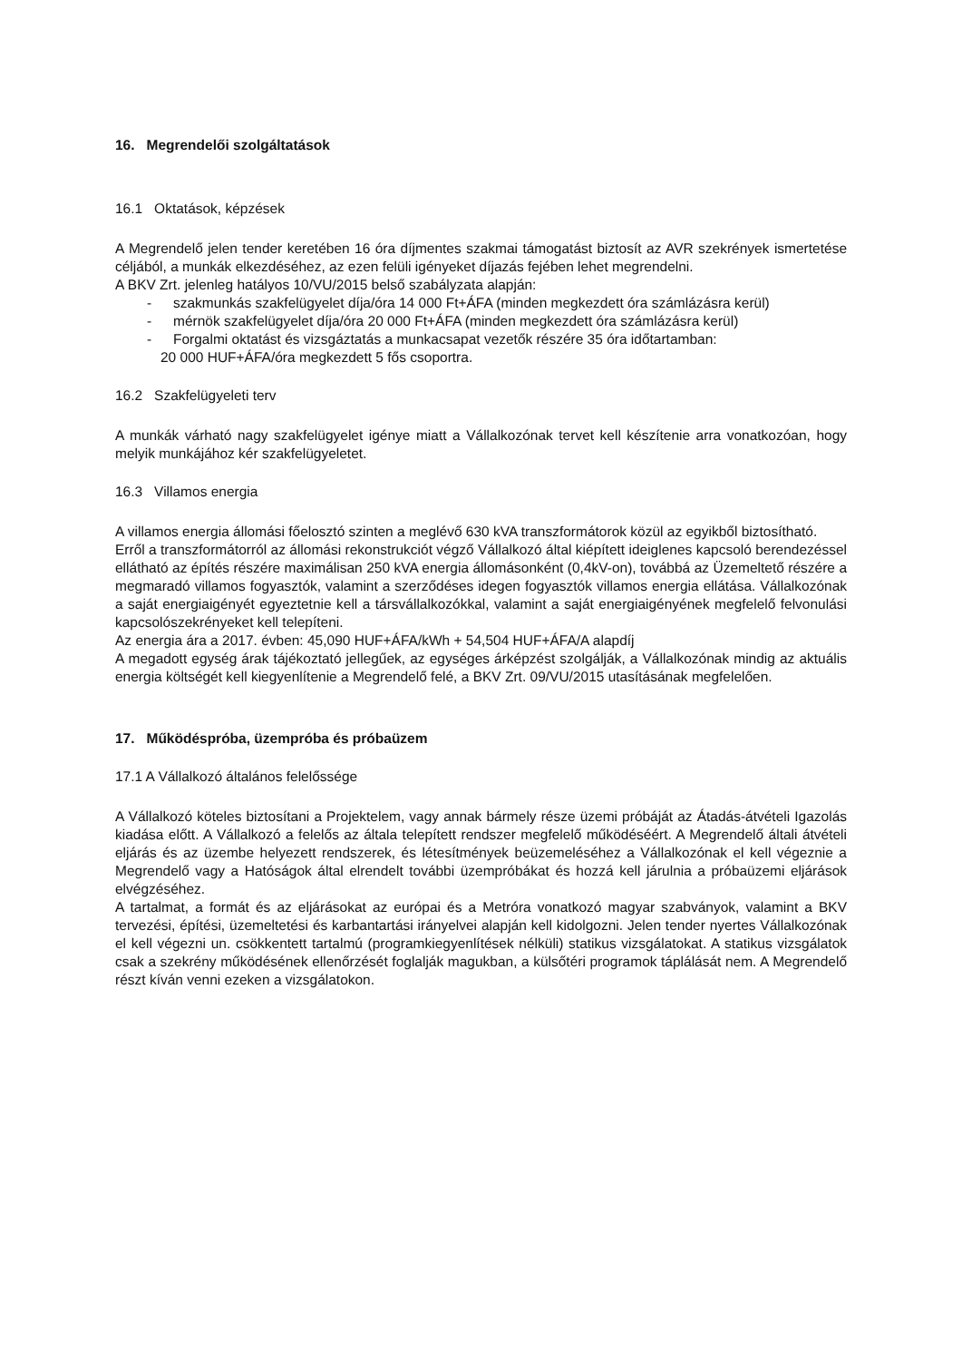16. Megrendelői szolgáltatások
16.1 Oktatások, képzések
A Megrendelő jelen tender keretében 16 óra díjmentes szakmai támogatást biztosít az AVR szekrények ismertetése céljából, a munkák elkezdéséhez, az ezen felüli igényeket díjazás fejében lehet megrendelni.
A BKV Zrt. jelenleg hatályos 10/VU/2015 belső szabályzata alapján:
- szakmunkás szakfelügyelet díja/óra 14 000 Ft+ÁFA (minden megkezdett óra számlázásra kerül)
- mérnök szakfelügyelet díja/óra 20 000 Ft+ÁFA (minden megkezdett óra számlázásra kerül)
- Forgalmi oktatást és vizsgáztatás a munkacsapat vezetők részére 35 óra időtartamban:
20 000 HUF+ÁFA/óra megkezdett 5 fős csoportra.
16.2 Szakfelügyeleti terv
A munkák várható nagy szakfelügyelet igénye miatt a Vállalkozónak tervet kell készítenie arra vonatkozóan, hogy melyik munkájához kér szakfelügyeletet.
16.3 Villamos energia
A villamos energia állomási főelosztó szinten a meglévő 630 kVA transzformátorok közül az egyikből biztosítható.
Erről a transzformátorról az állomási rekonstrukciót végző Vállalkozó által kiépített ideiglenes kapcsoló berendezéssel ellátható az építés részére maximálisan 250 kVA energia állomásonként (0,4kV-on), továbbá az Üzemeltető részére a megmaradó villamos fogyasztók, valamint a szerződéses idegen fogyasztók villamos energia ellátása. Vállalkozónak a saját energiaigényét egyeztetnie kell a társvállalkozókkal, valamint a saját energiaigényének megfelelő felvonulási kapcsolószekrényeket kell telepíteni.
Az energia ára a 2017. évben: 45,090 HUF+ÁFA/kWh + 54,504 HUF+ÁFA/A alapdíj
A megadott egység árak tájékoztató jellegűek, az egységes árképzést szolgálják, a Vállalkozónak mindig az aktuális energia költségét kell kiegyenlítenie a Megrendelő felé, a BKV Zrt. 09/VU/2015 utasításának megfelelően.
17. Működéspróba, üzempróba és próbaüzem
17.1 A Vállalkozó általános felelőssége
A Vállalkozó köteles biztosítani a Projektelem, vagy annak bármely része üzemi próbáját az Átadás-átvételi Igazolás kiadása előtt. A Vállalkozó a felelős az általa telepített rendszer megfelelő működéséért. A Megrendelő általi átvételi eljárás és az üzembe helyezett rendszerek, és létesítmények beüzemeléséhez a Vállalkozónak el kell végeznie a Megrendelő vagy a Hatóságok által elrendelt további üzempróbákat és hozzá kell járulnia a próbaüzemi eljárások elvégzéséhez.
A tartalmat, a formát és az eljárásokat az európai és a Metróra vonatkozó magyar szabványok, valamint a BKV tervezési, építési, üzemeltetési és karbantartási irányelvei alapján kell kidolgozni. Jelen tender nyertes Vállalkozónak el kell végezni un. csökkentett tartalmú (programkiegyenlítések nélküli) statikus vizsgálatokat. A statikus vizsgálatok csak a szekrény működésének ellenőrzését foglalják magukban, a külsőtéri programok táplálását nem. A Megrendelő részt kíván venni ezeken a vizsgálatokon.